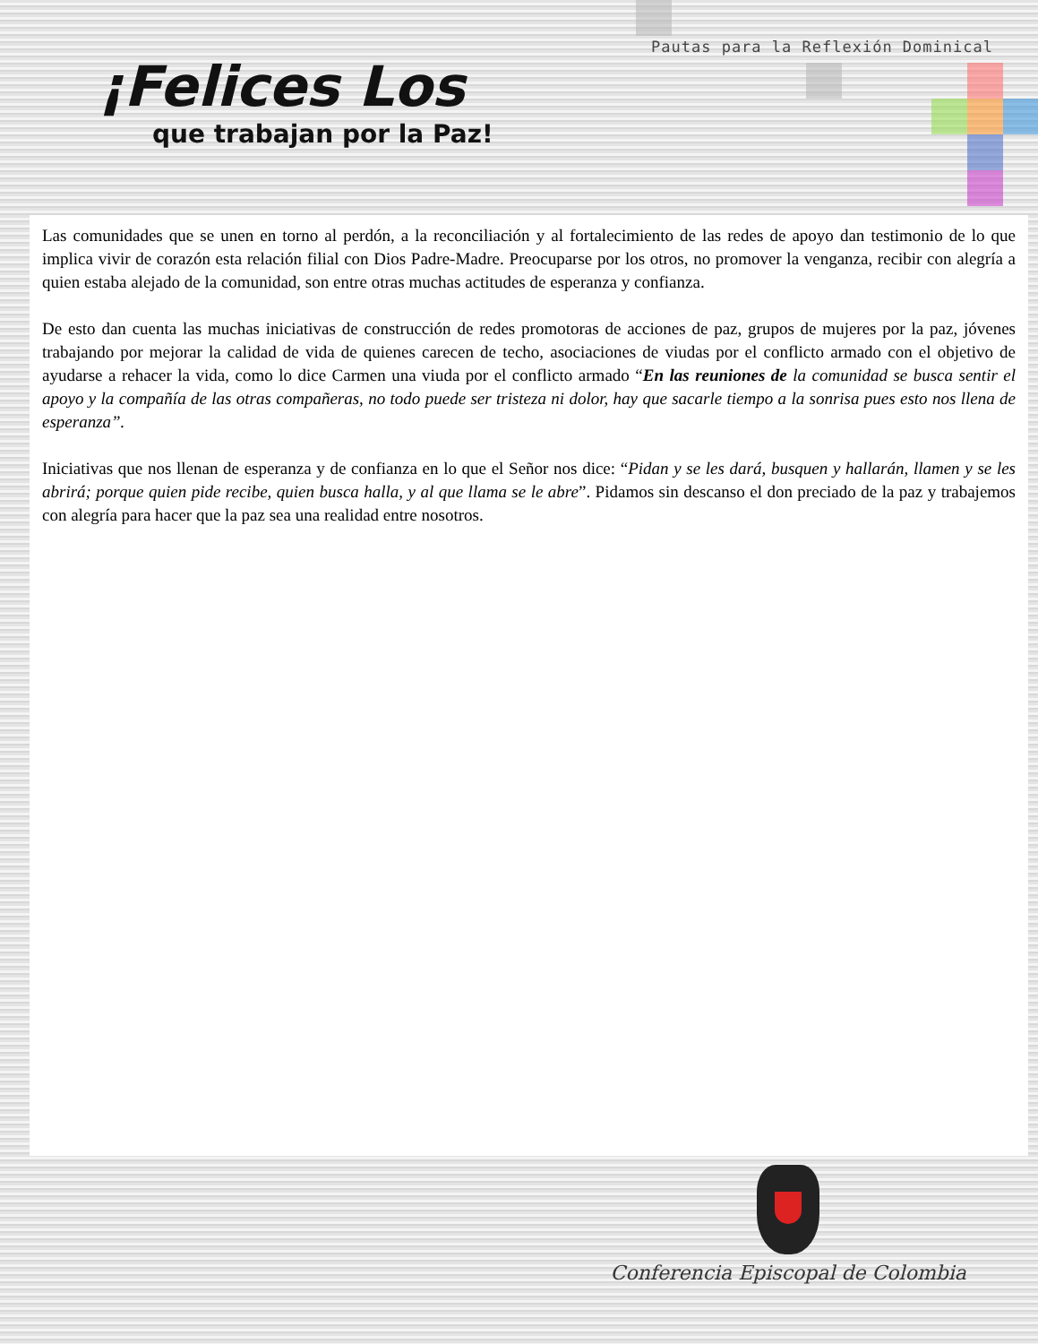Pautas para la Reflexión Dominical
¡Felices Los
que trabajan por la Paz!
Las comunidades que se unen en torno al perdón, a la reconciliación y al fortalecimiento de las redes de apoyo dan testimonio de lo que implica vivir de corazón esta relación filial con Dios Padre-Madre. Preocuparse por los otros, no promover la venganza, recibir con alegría a quien estaba alejado de la comunidad, son entre otras muchas actitudes de esperanza y confianza.
De esto dan cuenta las muchas iniciativas de construcción de redes promotoras de acciones de paz, grupos de mujeres por la paz, jóvenes trabajando por mejorar la calidad de vida de quienes carecen de techo, asociaciones de viudas por el conflicto armado con el objetivo de ayudarse a rehacer la vida, como lo dice Carmen una viuda por el conflicto armado “En las reuniones de la comunidad se busca sentir el apoyo y la compañía de las otras compañeras, no todo puede ser tristeza ni dolor, hay que sacarle tiempo a la sonrisa pues esto nos llena de esperanza”.
Iniciativas que nos llenan de esperanza y de confianza en lo que el Señor nos dice: “Pidan y se les dará, busquen y hallarán, llamen y se les abrirá; porque quien pide recibe, quien busca halla, y al que llama se le abre”. Pidamos sin descanso el don preciado de la paz y trabajemos con alegría para hacer que la paz sea una realidad entre nosotros.
Conferencia Episcopal de Colombia